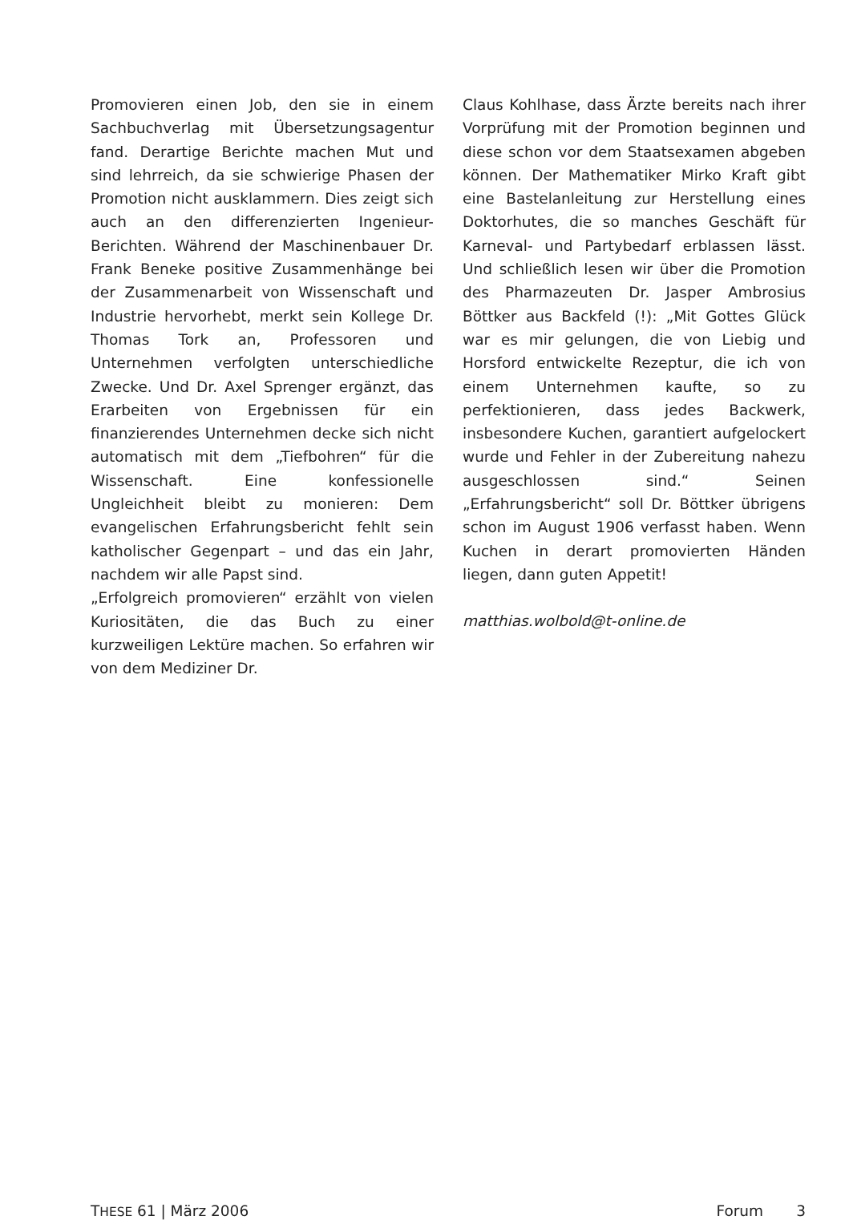Promovieren einen Job, den sie in einem Sachbuchverlag mit Übersetzungsagentur fand. Derartige Berichte machen Mut und sind lehrreich, da sie schwierige Phasen der Promotion nicht ausklammern. Dies zeigt sich auch an den differenzierten Ingenieur-Berichten. Während der Maschinenbauer Dr. Frank Beneke positive Zusammenhänge bei der Zusammenarbeit von Wissenschaft und Industrie hervorhebt, merkt sein Kollege Dr. Thomas Tork an, Professoren und Unternehmen verfolgten unterschiedliche Zwecke. Und Dr. Axel Sprenger ergänzt, das Erarbeiten von Ergebnissen für ein finanzierendes Unternehmen decke sich nicht automatisch mit dem „Tiefbohren“ für die Wissenschaft. Eine konfessionelle Ungleichheit bleibt zu monieren: Dem evangelischen Erfahrungsbericht fehlt sein katholischer Gegenpart – und das ein Jahr, nachdem wir alle Papst sind.
„Erfolgreich promovieren“ erzählt von vielen Kuriositäten, die das Buch zu einer kurzweiligen Lektüre machen. So erfahren wir von dem Mediziner Dr.
Claus Kohlhase, dass Ärzte bereits nach ihrer Vorprüfung mit der Promotion beginnen und diese schon vor dem Staatsexamen abgeben können. Der Mathematiker Mirko Kraft gibt eine Bastelanleitung zur Herstellung eines Doktorhutes, die so manches Geschäft für Karneval- und Partybedarf erblassen lässt. Und schließlich lesen wir über die Promotion des Pharmazeuten Dr. Jasper Ambrosius Böttker aus Backfeld (!): „Mit Gottes Glück war es mir gelungen, die von Liebig und Horsford entwickelte Rezeptur, die ich von einem Unternehmen kaufte, so zu perfektionieren, dass jedes Backwerk, insbesondere Kuchen, garantiert aufgelockert wurde und Fehler in der Zubereitung nahezu ausgeschlossen sind.“ Seinen „Erfahrungsbericht“ soll Dr. Böttker übrigens schon im August 1906 verfasst haben. Wenn Kuchen in derart promovierten Händen liegen, dann guten Appetit!
matthias.wolbold@t-online.de
THESE 61 | März 2006 Forum 3